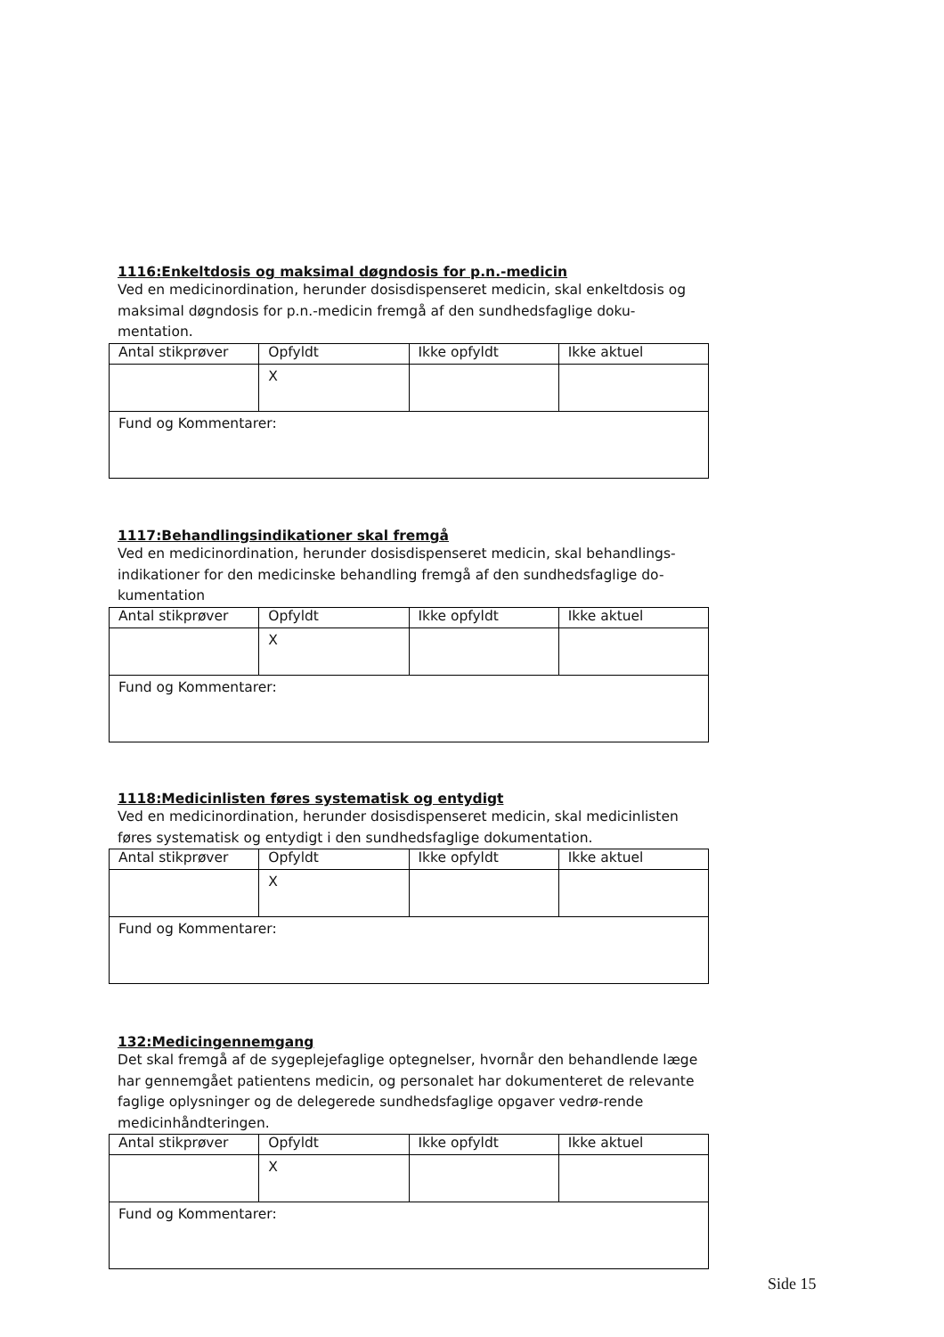1116:Enkeltdosis og maksimal døgndosis for p.n.-medicin
Ved en medicinordination, herunder dosisdispenseret medicin, skal enkeltdosis og maksimal døgndosis for p.n.-medicin fremgå af den sundhedsfaglige doku-mentation.
| Antal stikprøver | Opfyldt | Ikke opfyldt | Ikke aktuel |
| --- | --- | --- | --- |
| | X | | |
| Fund og Kommentarer: | | | |
1117:Behandlingsindikationer skal fremgå
Ved en medicinordination, herunder dosisdispenseret medicin, skal behandlings-indikationer for den medicinske behandling fremgå af den sundhedsfaglige do-kumentation
| Antal stikprøver | Opfyldt | Ikke opfyldt | Ikke aktuel |
| --- | --- | --- | --- |
| | X | | |
| Fund og Kommentarer: | | | |
1118:Medicinlisten føres systematisk og entydigt
Ved en medicinordination, herunder dosisdispenseret medicin, skal medicinlisten føres systematisk og entydigt i den sundhedsfaglige dokumentation.
| Antal stikprøver | Opfyldt | Ikke opfyldt | Ikke aktuel |
| --- | --- | --- | --- |
| | X | | |
| Fund og Kommentarer: | | | |
132:Medicingennemgang
Det skal fremgå af de sygeplejefaglige optegnelser, hvornår den behandlende læge har gennemgået patientens medicin, og personalet har dokumenteret de relevante faglige oplysninger og de delegerede sundhedsfaglige opgaver vedrø-rende medicinhåndteringen.
| Antal stikprøver | Opfyldt | Ikke opfyldt | Ikke aktuel |
| --- | --- | --- | --- |
| | X | | |
| Fund og Kommentarer: | | | |
Side 15